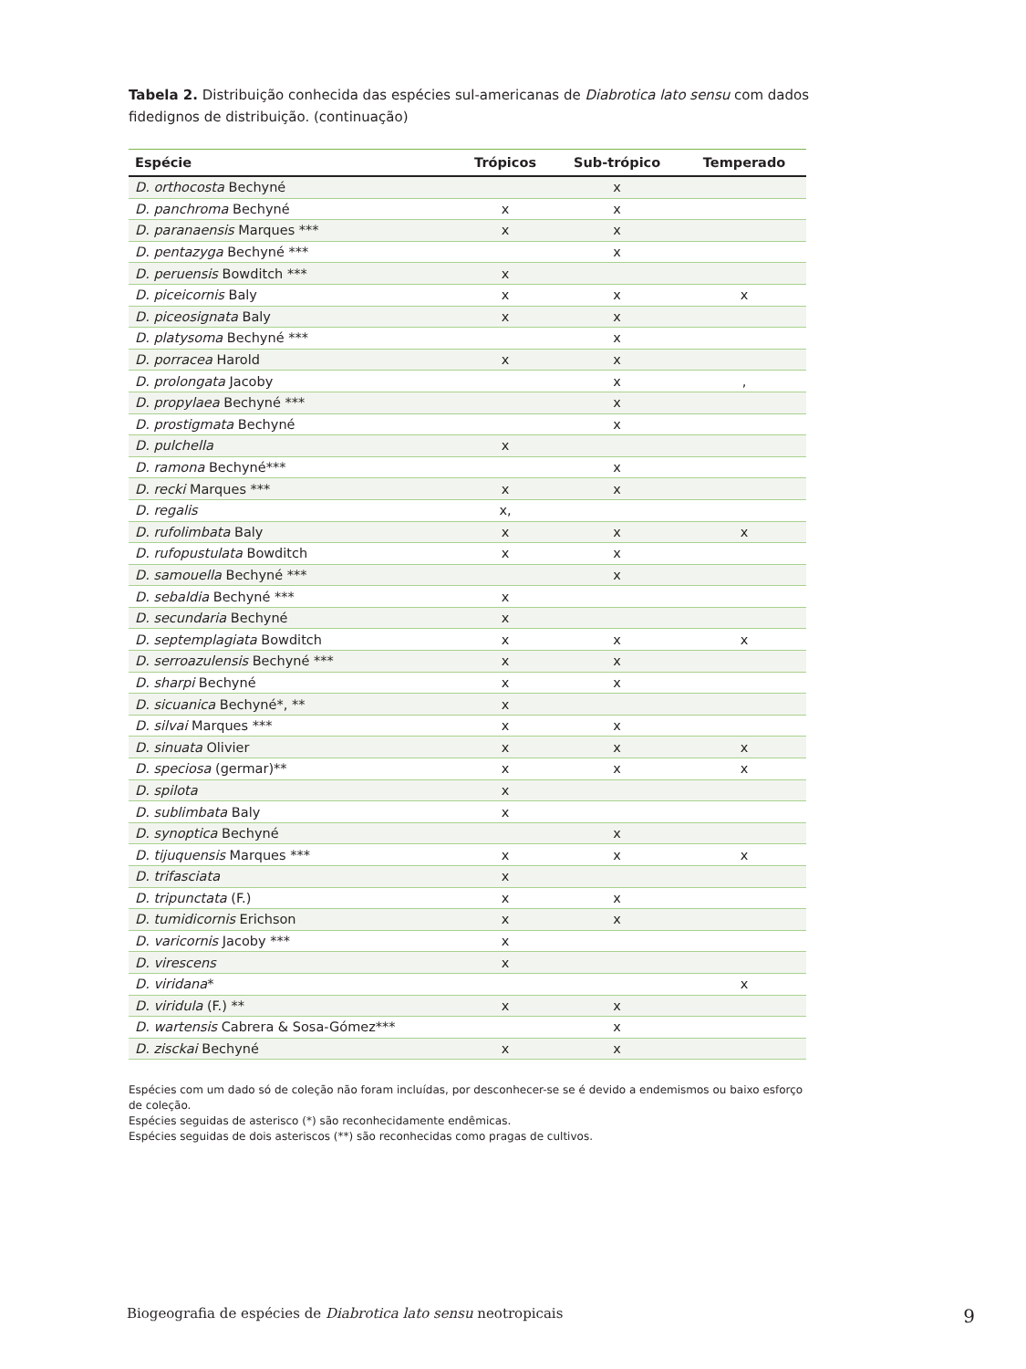Tabela 2. Distribuição conhecida das espécies sul-americanas de Diabrotica lato sensu com dados fidedignos de distribuição. (continuação)
| Espécie | Trópicos | Sub-trópico | Temperado |
| --- | --- | --- | --- |
| D. orthocosta Bechyné | | x | |
| D. panchroma Bechyné | x | x | |
| D. paranaensis Marques *** | x | x | |
| D. pentazyga Bechyné *** | | x | |
| D. peruensis Bowditch *** | x | | |
| D. piceicornis Baly | x | x | x |
| D. piceosignata Baly | x | x | |
| D. platysoma Bechyné *** | | x | |
| D. porracea Harold | x | x | |
| D. prolongata Jacoby | | x | , |
| D. propylaea Bechyné *** | | x | |
| D. prostigmata Bechyné | | x | |
| D. pulchella | x | | |
| D. ramona Bechyné*** | | x | |
| D. recki Marques *** | x | x | |
| D. regalis | x, | | |
| D. rufolimbata Baly | x | x | x |
| D. rufopustulata Bowditch | x | x | |
| D. samouella Bechyné *** | | x | |
| D. sebaldia Bechyné *** | x | | |
| D. secundaria Bechyné | x | | |
| D. septemplagiata Bowditch | x | x | x |
| D. serroazulensis Bechyné *** | x | x | |
| D. sharpi Bechyné | x | x | |
| D. sicuanica Bechyné*, ** | x | | |
| D. silvai Marques *** | x | x | |
| D. sinuata Olivier | x | x | x |
| D. speciosa (germar)** | x | x | x |
| D. spilota | x | | |
| D. sublimbata Baly | x | | |
| D. synoptica Bechyné | | x | |
| D. tijuquensis Marques *** | x | x | x |
| D. trifasciata | x | | |
| D. tripunctata (F.) | x | x | |
| D. tumidicornis Erichson | x | x | |
| D. varicornis Jacoby *** | x | | |
| D. virescens | x | | |
| D. viridana * | | | x |
| D. viridula (F.) ** | x | x | |
| D. wartensis Cabrera & Sosa-Gómez*** | | x | |
| D. zisckai Bechyné | x | x | |
Espécies com um dado só de coleção não foram incluídas, por desconhecer-se se é devido a endemismos ou baixo esforço de coleção.
Espécies seguidas de asterisco (*) são reconhecidamente endêmicas.
Espécies seguidas de dois asteriscos (**) são reconhecidas como pragas de cultivos.
Biogeografia de espécies de Diabrotica lato sensu neotropicais 9